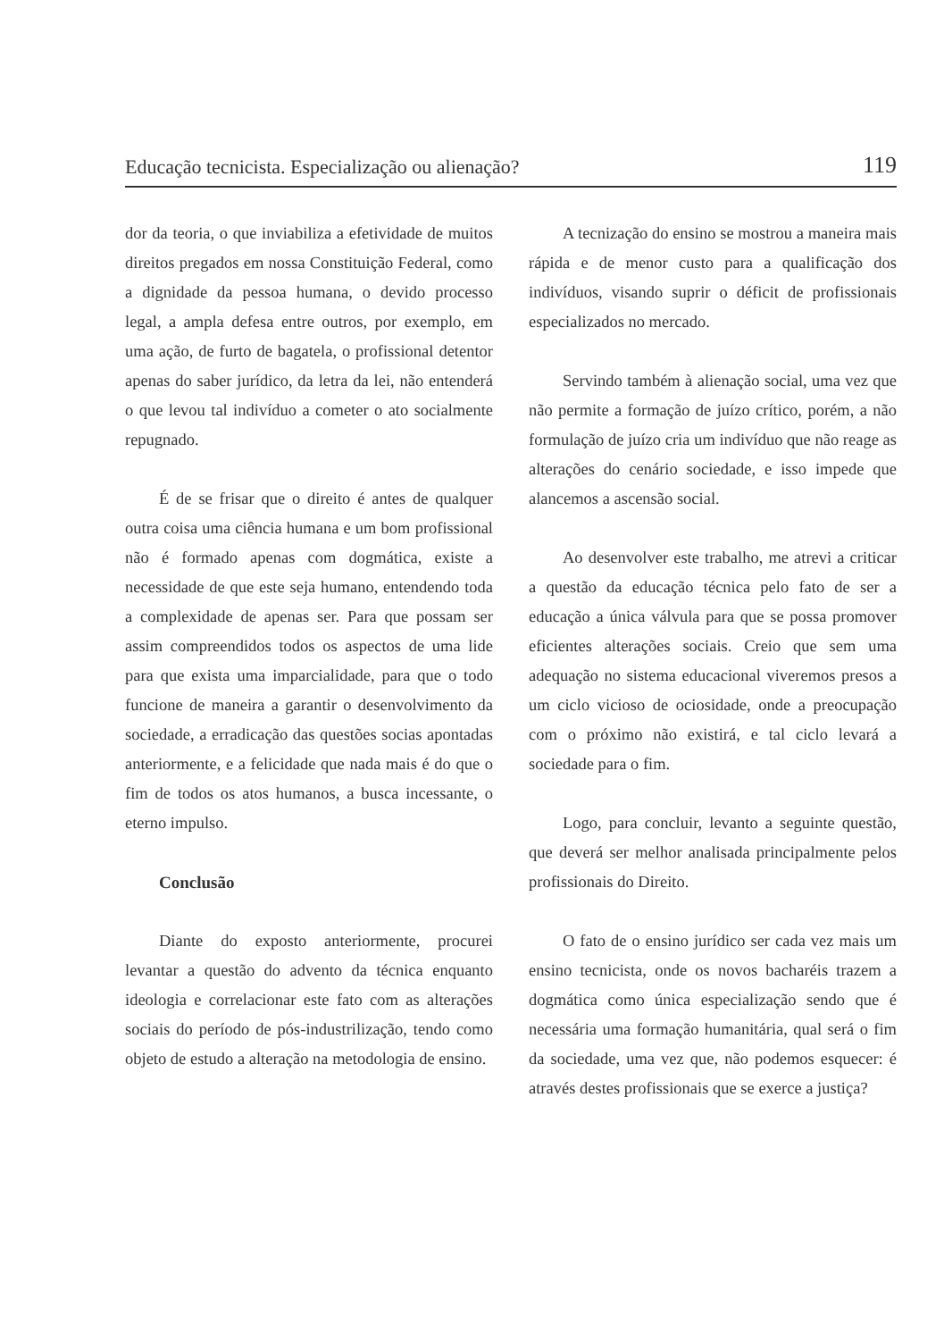Educação tecnicista. Especialização ou alienação? 119
dor da teoria, o que inviabiliza a efetividade de muitos direitos pregados em nossa Constituição Federal, como a dignidade da pessoa humana, o devido processo legal, a ampla defesa entre outros, por exemplo, em uma ação, de furto de bagatela, o profissional detentor apenas do saber jurídico, da letra da lei, não entenderá o que levou tal indivíduo a cometer o ato socialmente repugnado.
É de se frisar que o direito é antes de qualquer outra coisa uma ciência humana e um bom profissional não é formado apenas com dogmática, existe a necessidade de que este seja humano, entendendo toda a complexidade de apenas ser. Para que possam ser assim compreendidos todos os aspectos de uma lide para que exista uma imparcialidade, para que o todo funcione de maneira a garantir o desenvolvimento da sociedade, a erradicação das questões socias apontadas anteriormente, e a felicidade que nada mais é do que o fim de todos os atos humanos, a busca incessante, o eterno impulso.
Conclusão
Diante do exposto anteriormente, procurei levantar a questão do advento da técnica enquanto ideologia e correlacionar este fato com as alterações sociais do período de pós-industrilização, tendo como objeto de estudo a alteração na metodologia de ensino.
A tecnização do ensino se mostrou a maneira mais rápida e de menor custo para a qualificação dos indivíduos, visando suprir o déficit de profissionais especializados no mercado.
Servindo também à alienação social, uma vez que não permite a formação de juízo crítico, porém, a não formulação de juízo cria um indivíduo que não reage as alterações do cenário sociedade, e isso impede que alancemos a ascensão social.
Ao desenvolver este trabalho, me atrevi a criticar a questão da educação técnica pelo fato de ser a educação a única válvula para que se possa promover eficientes alterações sociais. Creio que sem uma adequação no sistema educacional viveremos presos a um ciclo vicioso de ociosidade, onde a preocupação com o próximo não existirá, e tal ciclo levará a sociedade para o fim.
Logo, para concluir, levanto a seguinte questão, que deverá ser melhor analisada principalmente pelos profissionais do Direito.
O fato de o ensino jurídico ser cada vez mais um ensino tecnicista, onde os novos bacharéis trazem a dogmática como única especialização sendo que é necessária uma formação humanitária, qual será o fim da sociedade, uma vez que, não podemos esquecer: é através destes profissionais que se exerce a justiça?